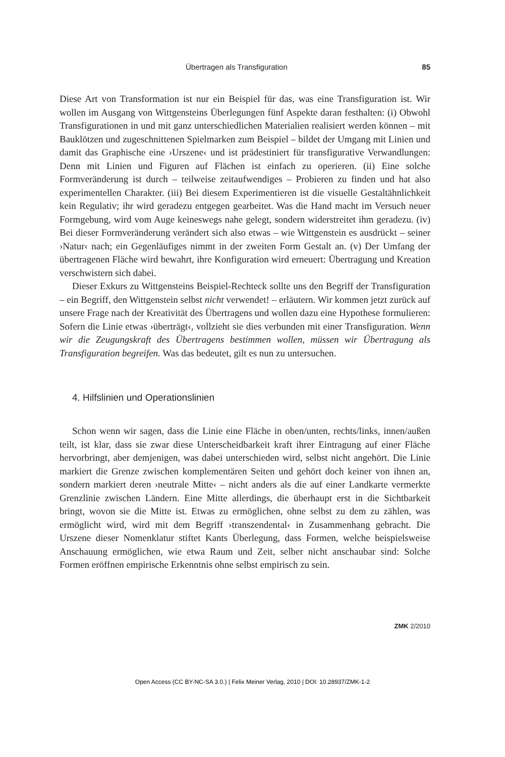Übertragen als Transfiguration 85
Diese Art von Transformation ist nur ein Beispiel für das, was eine Transfiguration ist. Wir wollen im Ausgang von Wittgensteins Überlegungen fünf Aspekte daran festhalten: (i) Obwohl Transfigurationen in und mit ganz unterschiedlichen Materialien realisiert werden können – mit Bauklötzen und zugeschnittenen Spielmarken zum Beispiel – bildet der Umgang mit Linien und damit das Graphische eine ›Urszene‹ und ist prädestiniert für transfigurative Verwandlungen: Denn mit Linien und Figuren auf Flächen ist einfach zu operieren. (ii) Eine solche Formveränderung ist durch – teilweise zeitaufwendiges – Probieren zu finden und hat also experimentellen Charakter. (iii) Bei diesem Experimentieren ist die visuelle Gestaltähnlichkeit kein Regulativ; ihr wird geradezu entgegen gearbeitet. Was die Hand macht im Versuch neuer Formgebung, wird vom Auge keineswegs nahe gelegt, sondern widerstreitet ihm geradezu. (iv) Bei dieser Formveränderung verändert sich also etwas – wie Wittgenstein es ausdrückt – seiner ›Natur‹ nach; ein Gegenläufiges nimmt in der zweiten Form Gestalt an. (v) Der Umfang der übertragenen Fläche wird bewahrt, ihre Konfiguration wird erneuert: Übertragung und Kreation verschwistern sich dabei.
Dieser Exkurs zu Wittgensteins Beispiel-Rechteck sollte uns den Begriff der Transfiguration – ein Begriff, den Wittgenstein selbst nicht verwendet! – erläutern. Wir kommen jetzt zurück auf unsere Frage nach der Kreativität des Übertragens und wollen dazu eine Hypothese formulieren: Sofern die Linie etwas ›überträgt‹, vollzieht sie dies verbunden mit einer Transfiguration. Wenn wir die Zeugungskraft des Übertragens bestimmen wollen, müssen wir Übertragung als Transfiguration begreifen. Was das bedeutet, gilt es nun zu untersuchen.
4. Hilfslinien und Operationslinien
Schon wenn wir sagen, dass die Linie eine Fläche in oben/unten, rechts/links, innen/außen teilt, ist klar, dass sie zwar diese Unterscheidbarkeit kraft ihrer Eintragung auf einer Fläche hervorbringt, aber demjenigen, was dabei unterschieden wird, selbst nicht angehört. Die Linie markiert die Grenze zwischen komplementären Seiten und gehört doch keiner von ihnen an, sondern markiert deren ›neutrale Mitte‹ – nicht anders als die auf einer Landkarte vermerkte Grenzlinie zwischen Ländern. Eine Mitte allerdings, die überhaupt erst in die Sichtbarkeit bringt, wovon sie die Mitte ist. Etwas zu ermöglichen, ohne selbst zu dem zu zählen, was ermöglicht wird, wird mit dem Begriff ›transzendental‹ in Zusammenhang gebracht. Die Urszene dieser Nomenklatur stiftet Kants Überlegung, dass Formen, welche beispielsweise Anschauung ermöglichen, wie etwa Raum und Zeit, selber nicht anschaubar sind: Solche Formen eröffnen empirische Erkenntnis ohne selbst empirisch zu sein.
ZMK 2/2010
Open Access (CC BY-NC-SA 3.0.) | Felix Meiner Verlag, 2010 | DOI: 10.28937/ZMK-1-2